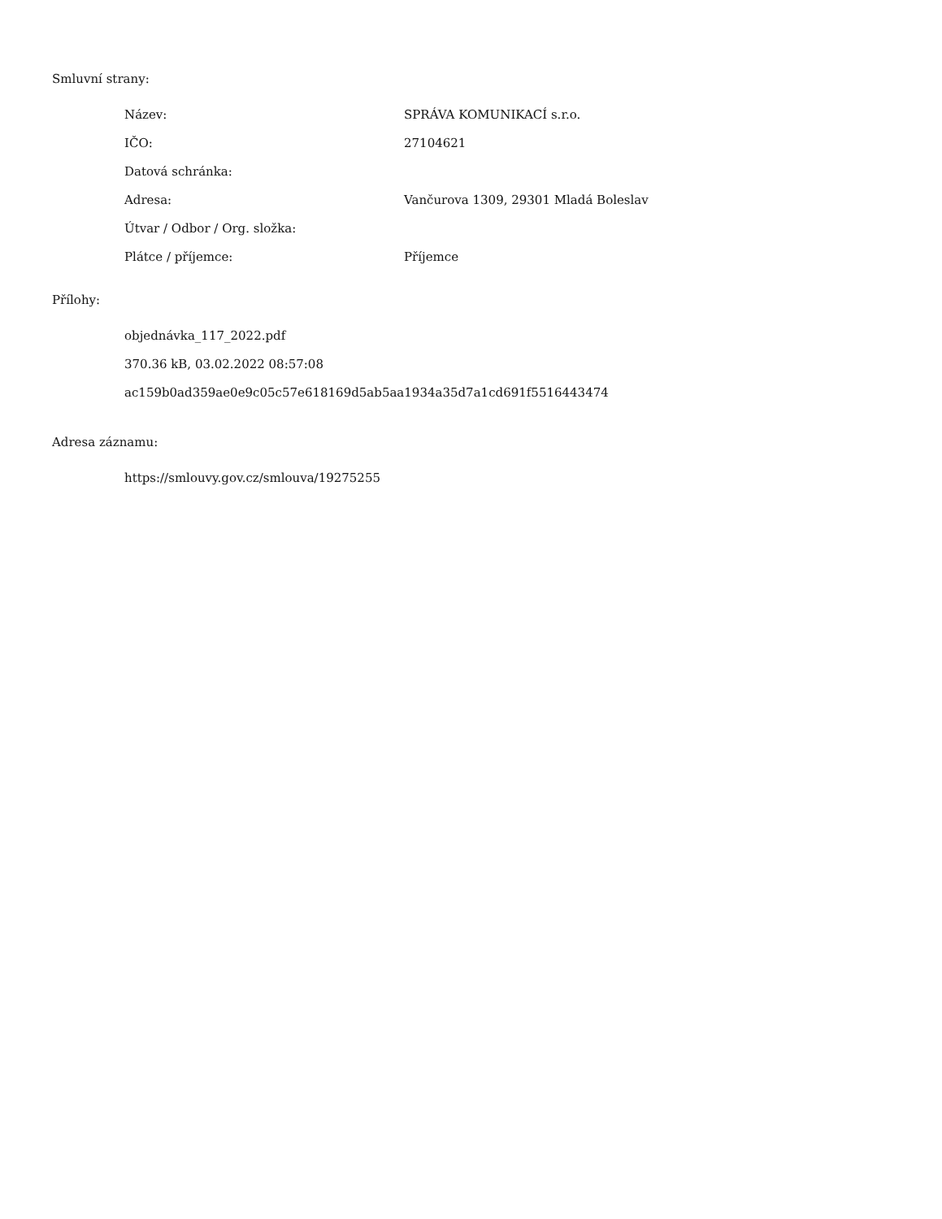Smluvní strany:
| Název: | SPRÁVA KOMUNIKACÍ s.r.o. |
| IČO: | 27104621 |
| Datová schránka: | |
| Adresa: | Vančurova 1309, 29301 Mladá Boleslav |
| Útvar / Odbor / Org. složka: | |
| Plátce / příjemce: | Příjemce |
Přílohy:
objednávka_117_2022.pdf
370.36 kB, 03.02.2022 08:57:08
ac159b0ad359ae0e9c05c57e618169d5ab5aa1934a35d7a1cd691f5516443474
Adresa záznamu:
https://smlouvy.gov.cz/smlouva/19275255